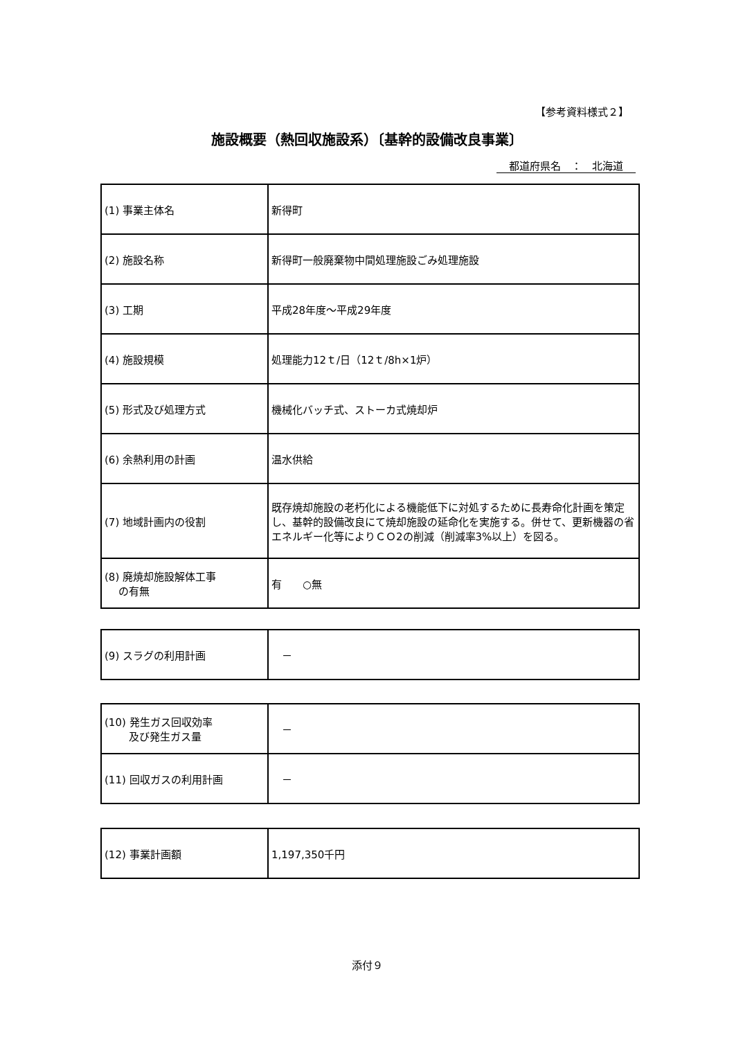【参考資料様式２】
施設概要（熱回収施設系）〔基幹的設備改良事業〕
都道府県名　：　北海道
| (1) 事業主体名 | 新得町 |
| (2) 施設名称 | 新得町一般廃棄物中間処理施設ごみ処理施設 |
| (3) 工期 | 平成28年度～平成29年度 |
| (4) 施設規模 | 処理能力12ｔ/日（12ｔ/8h×1炉） |
| (5) 形式及び処理方式 | 機械化バッチ式、ストーカ式焼却炉 |
| (6) 余熱利用の計画 | 温水供給 |
| (7) 地域計画内の役割 | 既存焼却施設の老朽化による機能低下に対処するために長寿命化計画を策定し、基幹的設備改良にて焼却施設の延命化を実施する。併せて、更新機器の省エネルギー化等によりＣＯ2の削減（削減率3%以上）を図る。 |
| (8) 廃焼却施設解体工事 の有無 | 有 ○無 |
| (9) スラグの利用計画 | － |
| (10) 発生ガス回収効率 及び発生ガス量 | － |
| (11) 回収ガスの利用計画 | － |
| (12) 事業計画額 | 1,197,350千円 |
添付９